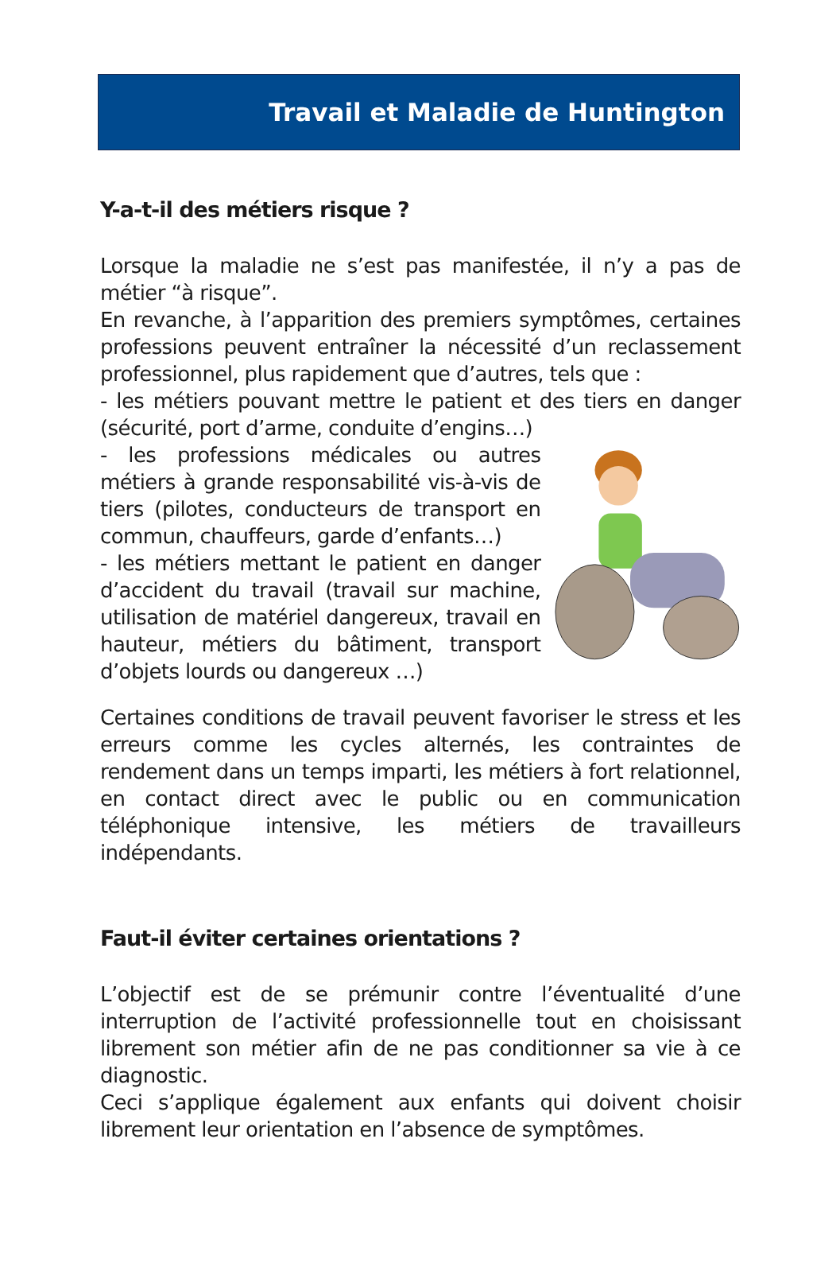Travail et Maladie de Huntington
Y-a-t-il des métiers risque ?
Lorsque la maladie ne s’est pas manifestée, il n’y a pas de métier “à risque”.
En revanche, à l’apparition des premiers symptômes, certaines professions peuvent entraîner la nécessité d’un reclassement professionnel, plus rapidement que d’autres, tels que :
- les métiers pouvant mettre le patient et des tiers en danger (sécurité, port d’arme, conduite d’engins…)
- les professions médicales ou autres métiers à grande responsabilité vis-à-vis de tiers (pilotes, conducteurs de transport en commun, chauffeurs, garde d’enfants…)
- les métiers mettant le patient en danger d’accident du travail (travail sur machine, utilisation de matériel dangereux, travail en hauteur, métiers du bâtiment, transport d’objets lourds ou dangereux …)
Certaines conditions de travail peuvent favoriser le stress et les erreurs comme les cycles alternés, les contraintes de rendement dans un temps imparti, les métiers à fort relationnel, en contact direct avec le public ou en communication téléphonique intensive, les métiers de travailleurs indépendants.
Faut-il éviter certaines orientations ?
L’objectif est de se prémunir contre l’éventualité d’une interruption de l’activité professionnelle tout en choisissant librement son métier afin de ne pas conditionner sa vie à ce diagnostic.
Ceci s’applique également aux enfants qui doivent choisir librement leur orientation en l’absence de symptômes.